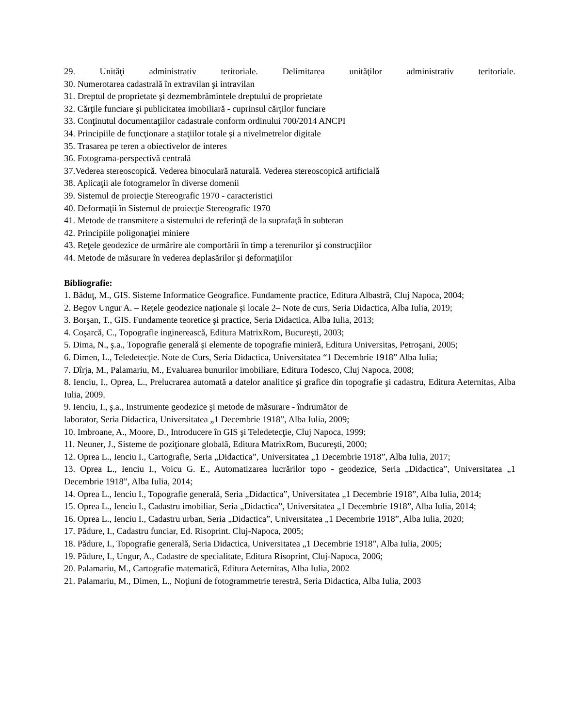29. Unităţi administrativ teritoriale. Delimitarea unităţilor administrativ teritoriale.
30. Numerotarea cadastrală în extravilan şi intravilan
31. Dreptul de proprietate şi dezmembrămintele dreptului de proprietate
32. Cărţile funciare şi publicitatea imobiliară - cuprinsul cărţilor funciare
33. Conţinutul documentaţiilor cadastrale conform ordinului 700/2014 ANCPI
34. Principiile de funcţionare a staţiilor totale şi a nivelmetrelor digitale
35. Trasarea pe teren a obiectivelor de interes
36. Fotograma-perspectivă centrală
37.Vederea stereoscopică. Vederea binoculară naturală. Vederea stereoscopică artificială
38. Aplicaţii ale fotogramelor în diverse domenii
39. Sistemul de proiecţie Stereografic 1970 - caracteristici
40. Deformaţii în Sistemul de proiecţie Stereografic 1970
41. Metode de transmitere a sistemului de referinţă de la suprafaţă în subteran
42. Principiile poligonaţiei miniere
43. Reţele geodezice de urmărire ale comportării în timp a terenurilor şi construcţiilor
44. Metode de măsurare în vederea deplasărilor şi deformaţiilor
Bibliografie:
1. Băduţ, M., GIS. Sisteme Informatice Geografice. Fundamente practice, Editura Albastră, Cluj Napoca, 2004;
2. Begov Ungur A. – Rețele geodezice naționale și locale 2– Note de curs, Seria Didactica, Alba Iulia, 2019;
3. Borşan, T., GIS. Fundamente teoretice şi practice, Seria Didactica, Alba Iulia, 2013;
4. Coşarcă, C., Topografie inginerească, Editura MatrixRom, Bucureşti, 2003;
5. Dima, N., ş.a., Topografie generală şi elemente de topografie minieră, Editura Universitas, Petroşani, 2005;
6. Dimen, L., Teledetecţie. Note de Curs, Seria Didactica, Universitatea “1 Decembrie 1918” Alba Iulia;
7. Dîrja, M., Palamariu, M., Evaluarea bunurilor imobiliare, Editura Todesco, Cluj Napoca, 2008;
8. Ienciu, I., Oprea, L., Prelucrarea automată a datelor analitice şi grafice din topografie şi cadastru, Editura Aeternitas, Alba Iulia, 2009.
9. Ienciu, I., ş.a., Instrumente geodezice şi metode de măsurare - îndrumător de
laborator, Seria Didactica, Universitatea „1 Decembrie 1918”, Alba Iulia, 2009;
10. Imbroane, A., Moore, D., Introducere în GIS şi Teledetecţie, Cluj Napoca, 1999;
11. Neuner, J., Sisteme de poziţionare globală, Editura MatrixRom, Bucureşti, 2000;
12. Oprea L., Ienciu I., Cartografie, Seria „Didactica”, Universitatea „1 Decembrie 1918”, Alba Iulia, 2017;
13. Oprea L., Ienciu I., Voicu G. E., Automatizarea lucrărilor topo - geodezice, Seria „Didactica”, Universitatea „1 Decembrie 1918”, Alba Iulia, 2014;
14. Oprea L., Ienciu I., Topografie generală, Seria „Didactica”, Universitatea „1 Decembrie 1918”, Alba Iulia, 2014;
15. Oprea L., Ienciu I., Cadastru imobiliar, Seria „Didactica”, Universitatea „1 Decembrie 1918”, Alba Iulia, 2014;
16. Oprea L., Ienciu I., Cadastru urban, Seria „Didactica”, Universitatea „1 Decembrie 1918”, Alba Iulia, 2020;
17. Pădure, I., Cadastru funciar, Ed. Risoprint. Cluj-Napoca, 2005;
18. Pădure, I., Topografie generală, Seria Didactica, Universitatea „1 Decembrie 1918”, Alba Iulia, 2005;
19. Pădure, I., Ungur, A., Cadastre de specialitate, Editura Risoprint, Cluj-Napoca, 2006;
20. Palamariu, M., Cartografie matematică, Editura Aeternitas, Alba Iulia, 2002
21. Palamariu, M., Dimen, L., Noţiuni de fotogrammetrie terestră, Seria Didactica, Alba Iulia, 2003